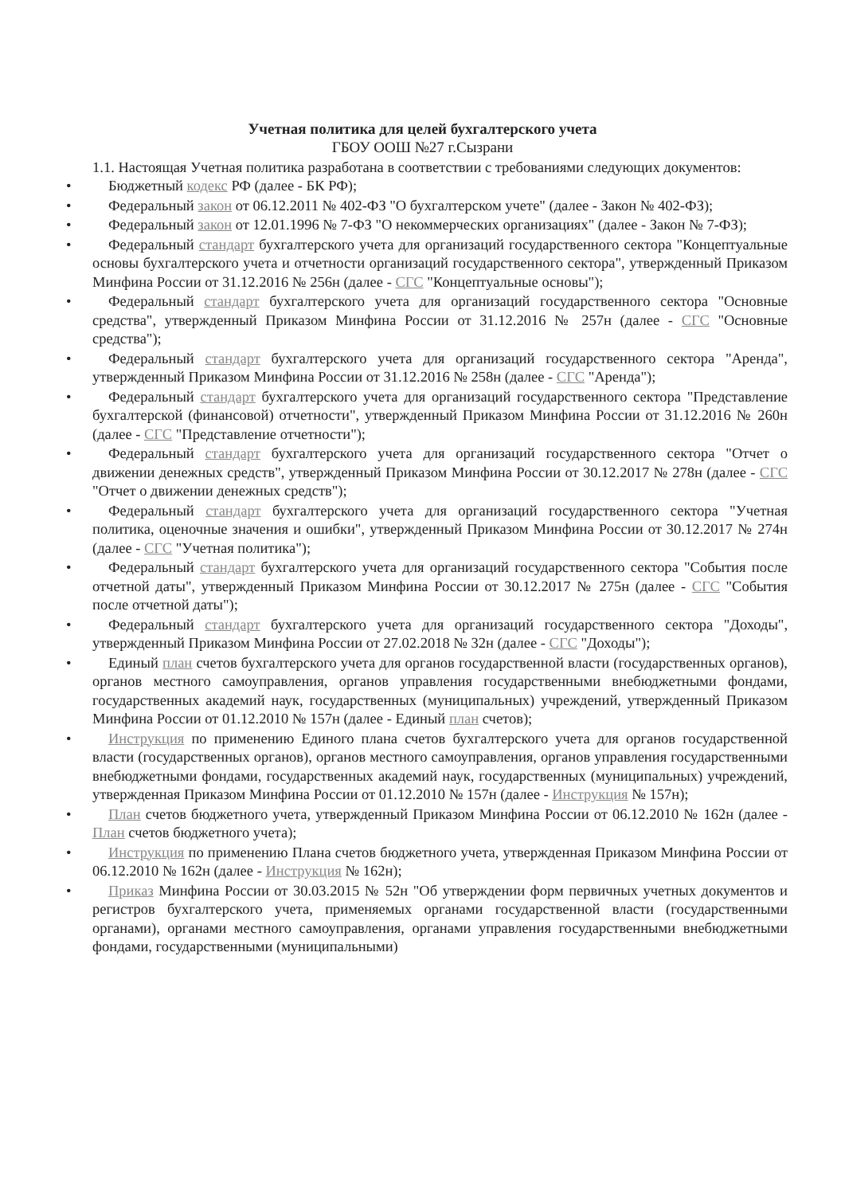Учетная политика для целей бухгалтерского учета
ГБОУ ООШ №27 г.Сызрани
1.1. Настоящая Учетная политика разработана в соответствии с требованиями следующих документов:
• Бюджетный кодекс РФ (далее - БК РФ);
• Федеральный закон от 06.12.2011 № 402-ФЗ "О бухгалтерском учете" (далее - Закон № 402-ФЗ);
• Федеральный закон от 12.01.1996 № 7-ФЗ "О некоммерческих организациях" (далее - Закон № 7-ФЗ);
• Федеральный стандарт бухгалтерского учета для организаций государственного сектора "Концептуальные основы бухгалтерского учета и отчетности организаций государственного сектора", утвержденный Приказом Минфина России от 31.12.2016 № 256н (далее - СГС "Концептуальные основы");
• Федеральный стандарт бухгалтерского учета для организаций государственного сектора "Основные средства", утвержденный Приказом Минфина России от 31.12.2016 № 257н (далее - СГС "Основные средства");
• Федеральный стандарт бухгалтерского учета для организаций государственного сектора "Аренда", утвержденный Приказом Минфина России от 31.12.2016 № 258н (далее - СГС "Аренда");
• Федеральный стандарт бухгалтерского учета для организаций государственного сектора "Представление бухгалтерской (финансовой) отчетности", утвержденный Приказом Минфина России от 31.12.2016 № 260н (далее - СГС "Представление отчетности");
• Федеральный стандарт бухгалтерского учета для организаций государственного сектора "Отчет о движении денежных средств", утвержденный Приказом Минфина России от 30.12.2017 № 278н (далее - СГС "Отчет о движении денежных средств");
• Федеральный стандарт бухгалтерского учета для организаций государственного сектора "Учетная политика, оценочные значения и ошибки", утвержденный Приказом Минфина России от 30.12.2017 № 274н (далее - СГС "Учетная политика");
• Федеральный стандарт бухгалтерского учета для организаций государственного сектора "События после отчетной даты", утвержденный Приказом Минфина России от 30.12.2017 № 275н (далее - СГС "События после отчетной даты");
• Федеральный стандарт бухгалтерского учета для организаций государственного сектора "Доходы", утвержденный Приказом Минфина России от 27.02.2018 № 32н (далее - СГС "Доходы");
• Единый план счетов бухгалтерского учета для органов государственной власти (государственных органов), органов местного самоуправления, органов управления государственными внебюджетными фондами, государственных академий наук, государственных (муниципальных) учреждений, утвержденный Приказом Минфина России от 01.12.2010 № 157н (далее - Единый план счетов);
• Инструкция по применению Единого плана счетов бухгалтерского учета для органов государственной власти (государственных органов), органов местного самоуправления, органов управления государственными внебюджетными фондами, государственных академий наук, государственных (муниципальных) учреждений, утвержденная Приказом Минфина России от 01.12.2010 № 157н (далее - Инструкция № 157н);
• План счетов бюджетного учета, утвержденный Приказом Минфина России от 06.12.2010 № 162н (далее - План счетов бюджетного учета);
• Инструкция по применению Плана счетов бюджетного учета, утвержденная Приказом Минфина России от 06.12.2010 № 162н (далее - Инструкция № 162н);
• Приказ Минфина России от 30.03.2015 № 52н "Об утверждении форм первичных учетных документов и регистров бухгалтерского учета, применяемых органами государственной власти (государственными органами), органами местного самоуправления, органами управления государственными внебюджетными фондами, государственными (муниципальными)